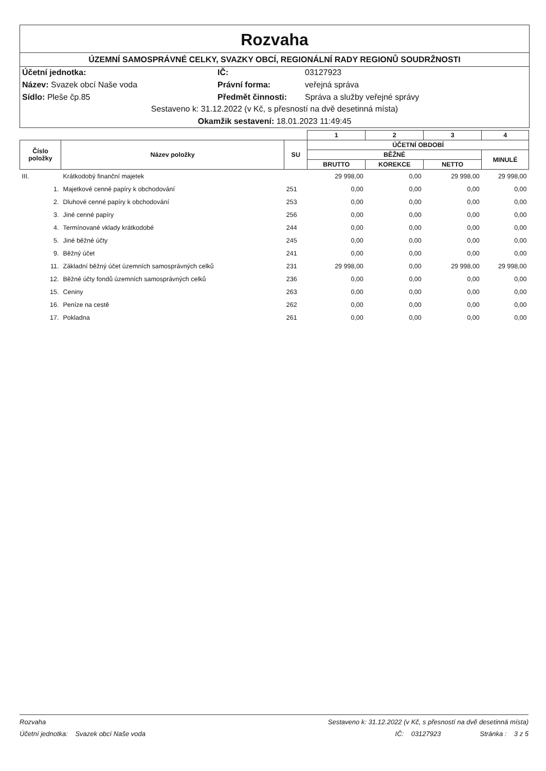Rozvaha
ÚZEMNÍ SAMOSPRÁVNÉ CELKY, SVAZKY OBCÍ, REGIONÁLNÍ RADY REGIONŮ SOUDRŽNOSTI
Účetní jednotka:
IČ:
03127923
Název: Svazek obcí Naše voda
Právní forma:
veřejná správa
Sídlo: Pleše čp.85
Předmět činnosti:
Správa a služby veřejné správy
Sestaveno k: 31.12.2022 (v Kč, s přesností na dvě desetinná místa)
Okamžik sestavení: 18.01.2023 11:49:45
| | | | 1 | 2 | 3 | 4 |
| --- | --- | --- | --- | --- | --- | --- |
| Číslo položky | Název položky | SU | ÚČETNÍ OBDOBÍ | | | |
| | | | BĚŽNÉ | | | MINULÉ |
| | | | BRUTTO | KOREKCE | NETTO | |
| III. | Krátkodobý finanční majetek | | 29 998,00 | 0,00 | 29 998,00 | 29 998,00 |
| 1. | Majetkové cenné papíry k obchodování | 251 | 0,00 | 0,00 | 0,00 | 0,00 |
| 2. | Dluhové cenné papíry k obchodování | 253 | 0,00 | 0,00 | 0,00 | 0,00 |
| 3. | Jiné cenné papíry | 256 | 0,00 | 0,00 | 0,00 | 0,00 |
| 4. | Termínované vklady krátkodobé | 244 | 0,00 | 0,00 | 0,00 | 0,00 |
| 5. | Jiné běžné účty | 245 | 0,00 | 0,00 | 0,00 | 0,00 |
| 9. | Běžný účet | 241 | 0,00 | 0,00 | 0,00 | 0,00 |
| 11. | Základní běžný účet územních samosprávných celků | 231 | 29 998,00 | 0,00 | 29 998,00 | 29 998,00 |
| 12. | Běžné účty fondů územních samosprávných celků | 236 | 0,00 | 0,00 | 0,00 | 0,00 |
| 15. | Ceniny | 263 | 0,00 | 0,00 | 0,00 | 0,00 |
| 16. | Peníze na cestě | 262 | 0,00 | 0,00 | 0,00 | 0,00 |
| 17. | Pokladna | 261 | 0,00 | 0,00 | 0,00 | 0,00 |
Rozvaha Sestaveno k: 31.12.2022 (v Kč, s přesností na dvě desetinná místa)
Účetní jednotka: Svazek obcí Naše voda IČ: 03127923 Stránka : 3 z 5